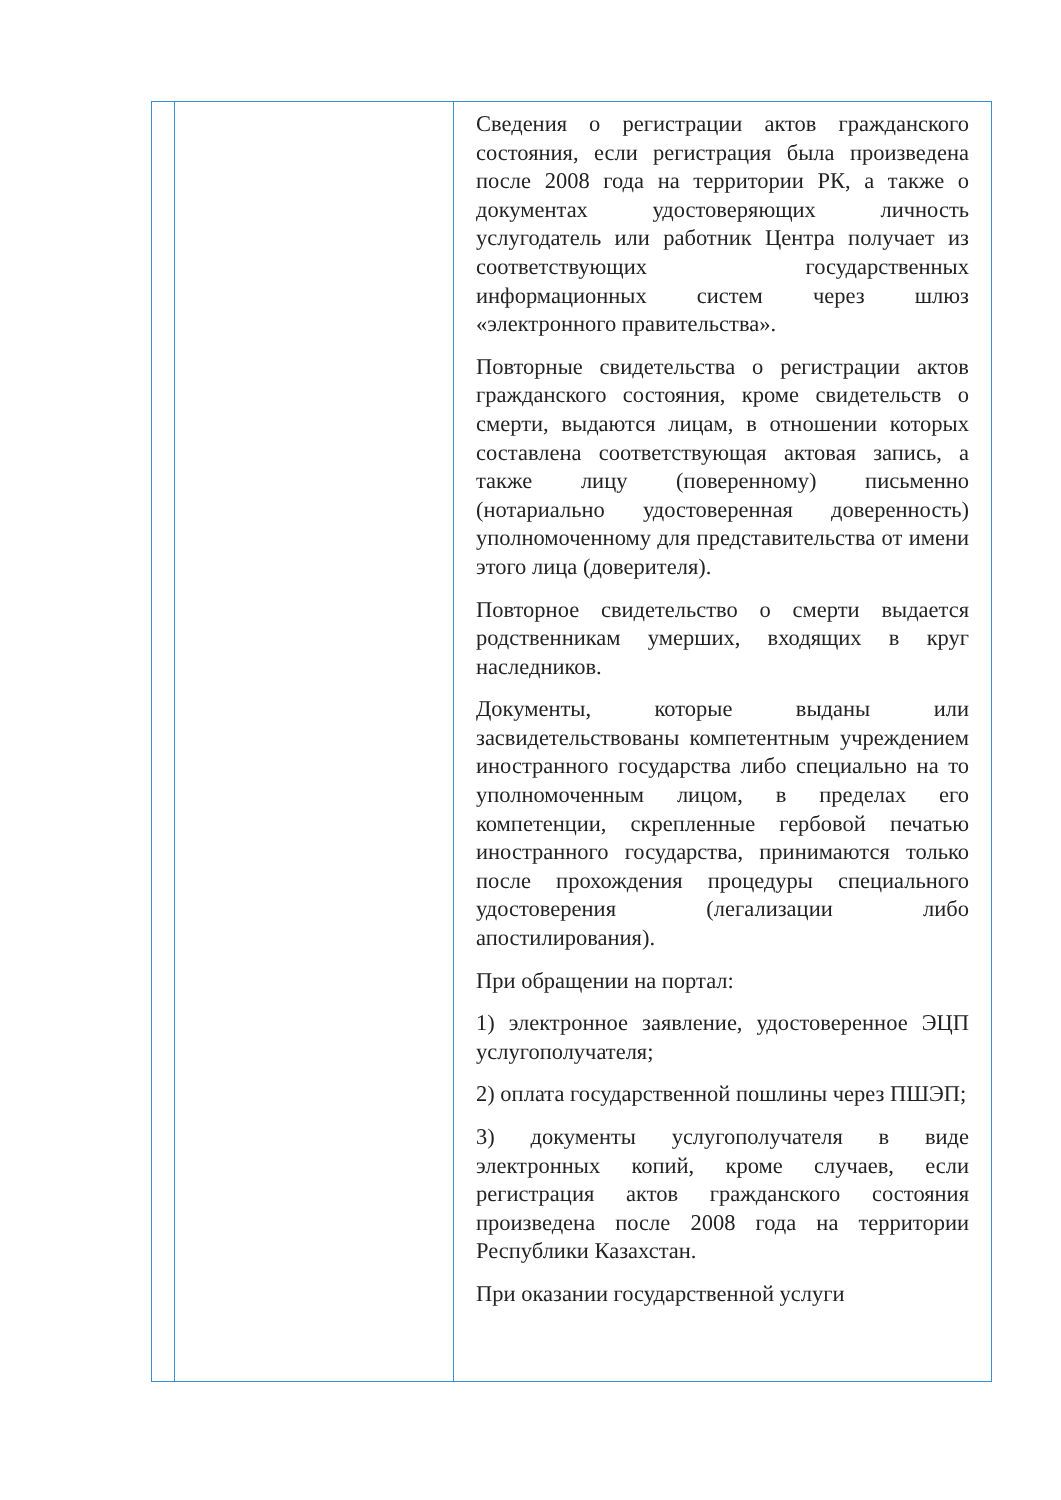| | | Сведения о регистрации актов гражданского состояния, если регистрация была произведена после 2008 года на территории РК, а также о документах удостоверяющих личность услугодатель или работник Центра получает из соответствующих государственных информационных систем через шлюз «электронного правительства». Повторные свидетельства о регистрации актов гражданского состояния, кроме свидетельств о смерти, выдаются лицам, в отношении которых составлена соответствующая актовая запись, а также лицу (поверенному) письменно (нотариально удостоверенная доверенность) уполномоченному для представительства от имени этого лица (доверителя). Повторное свидетельство о смерти выдается родственникам умерших, входящих в круг наследников. Документы, которые выданы или засвидетельствованы компетентным учреждением иностранного государства либо специально на то уполномоченным лицом, в пределах его компетенции, скрепленные гербовой печатью иностранного государства, принимаются только после прохождения процедуры специального удостоверения (легализации либо апостилирования). При обращении на портал: 1) электронное заявление, удостоверенное ЭЦП услугополучателя; 2) оплата государственной пошлины через ПШЭП; 3) документы услугополучателя в виде электронных копий, кроме случаев, если регистрация актов гражданского состояния произведена после 2008 года на территории Республики Казахстан. При оказании государственной услуги |